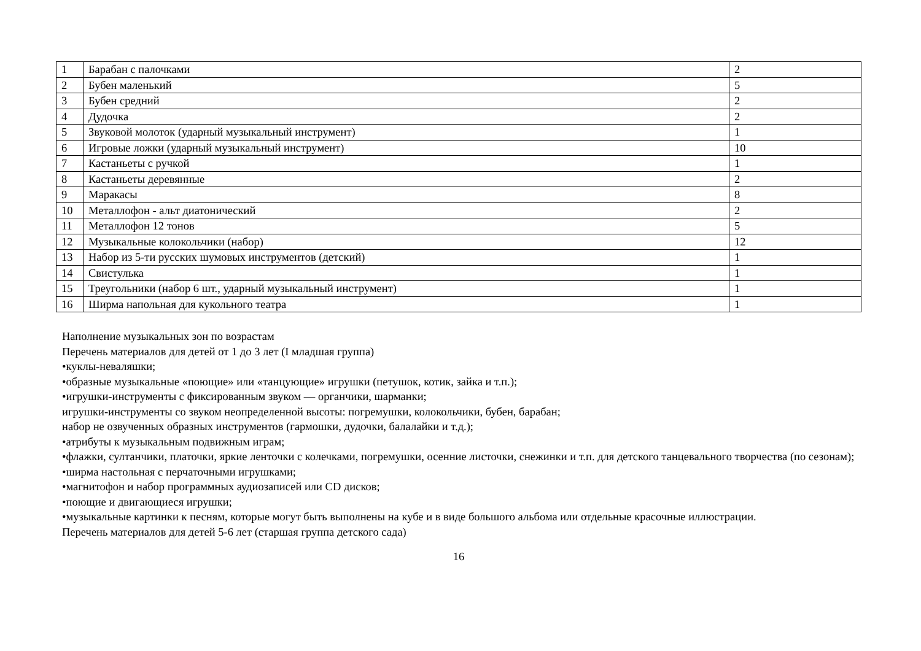| 1 | Барабан с палочками | 2 |
| 2 | Бубен маленький | 5 |
| 3 | Бубен средний | 2 |
| 4 | Дудочка | 2 |
| 5 | Звуковой молоток (ударный музыкальный инструмент) | 1 |
| 6 | Игровые ложки (ударный музыкальный инструмент) | 10 |
| 7 | Кастаньеты с ручкой | 1 |
| 8 | Кастаньеты деревянные | 2 |
| 9 | Маракасы | 8 |
| 10 | Металлофон - альт диатонический | 2 |
| 11 | Металлофон 12 тонов | 5 |
| 12 | Музыкальные колокольчики (набор) | 12 |
| 13 | Набор из 5-ти русских шумовых инструментов (детский) | 1 |
| 14 | Свистулька | 1 |
| 15 | Треугольники (набор 6 шт., ударный музыкальный инструмент) | 1 |
| 16 | Ширма напольная для кукольного театра | 1 |
Наполнение музыкальных зон по возрастам
Перечень материалов для детей от 1 до 3 лет (I младшая группа)
•куклы-неваляшки;
•образные музыкальные «поющие» или «танцующие» игрушки (петушок, котик, зайка и т.п.);
•игрушки-инструменты с фиксированным звуком — органчики, шарманки;
игрушки-инструменты со звуком неопределенной высоты: погремушки, колокольчики, бубен, барабан;
набор не озвученных образных инструментов (гармошки, дудочки, балалайки и т.д.);
•атрибуты к музыкальным подвижным играм;
•флажки, султанчики, платочки, яркие ленточки с колечками, погремушки, осенние листочки, снежинки и т.п. для детского танцевального творчества (по сезонам);
•ширма настольная с перчаточными игрушками;
•магнитофон и набор программных аудиозаписей или CD дисков;
•поющие и двигающиеся игрушки;
•музыкальные картинки к песням, которые могут быть выполнены на кубе и в виде большого альбома или отдельные красочные иллюстрации.
Перечень материалов для детей 5-6 лет (старшая группа детского сада)
16